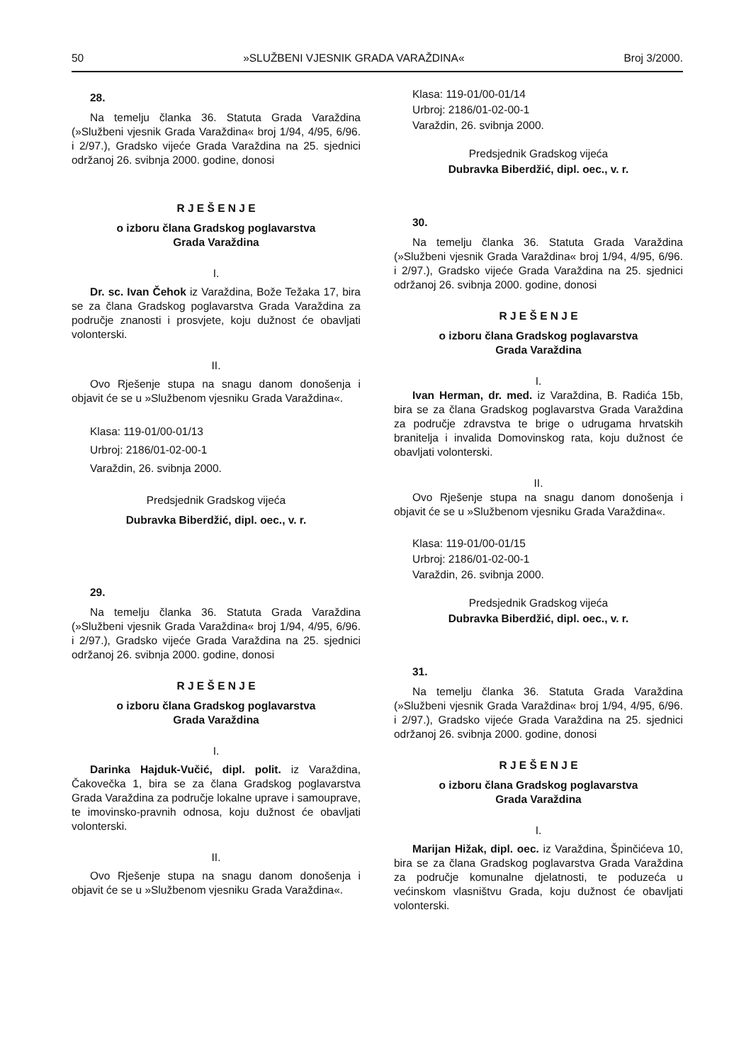50 »SLUŽBENI VJESNIK GRADA VARAŽDINA« Broj 3/2000.
28.
Na temelju članka 36. Statuta Grada Varaždina (»Službeni vjesnik Grada Varaždina« broj 1/94, 4/95, 6/96. i 2/97.), Gradsko vijeće Grada Varaždina na 25. sjednici održanoj 26. svibnja 2000. godine, donosi
R J E Š E N J E
o izboru člana Gradskog poglavarstva
Grada Varaždina
I.
Dr. sc. Ivan Čehok iz Varaždina, Bože Težaka 17, bira se za člana Gradskog poglavarstva Grada Varaždina za područje znanosti i prosvjete, koju dužnost će obavljati volonterski.
II.
Ovo Rješenje stupa na snagu danom donošenja i objavit će se u »Službenom vjesniku Grada Varaždina«.
Klasa: 119-01/00-01/13
Urbroj: 2186/01-02-00-1
Varaždin, 26. svibnja 2000.
Predsjednik Gradskog vijeća
Dubravka Biberdžić, dipl. oec., v. r.
29.
Na temelju članka 36. Statuta Grada Varaždina (»Službeni vjesnik Grada Varaždina« broj 1/94, 4/95, 6/96. i 2/97.), Gradsko vijeće Grada Varaždina na 25. sjednici održanoj 26. svibnja 2000. godine, donosi
R J E Š E N J E
o izboru člana Gradskog poglavarstva
Grada Varaždina
I.
Darinka Hajduk-Vučić, dipl. polit. iz Varaždina, Čakovečka 1, bira se za člana Gradskog poglavarstva Grada Varaždina za područje lokalne uprave i samouprave, te imovinsko-pravnih odnosa, koju dužnost će obavljati volonterski.
II.
Ovo Rješenje stupa na snagu danom donošenja i objavit će se u »Službenom vjesniku Grada Varaždina«.
Klasa: 119-01/00-01/14
Urbroj: 2186/01-02-00-1
Varaždin, 26. svibnja 2000.
Predsjednik Gradskog vijeća
Dubravka Biberdžić, dipl. oec., v. r.
30.
Na temelju članka 36. Statuta Grada Varaždina (»Službeni vjesnik Grada Varaždina« broj 1/94, 4/95, 6/96. i 2/97.), Gradsko vijeće Grada Varaždina na 25. sjednici održanoj 26. svibnja 2000. godine, donosi
R J E Š E N J E
o izboru člana Gradskog poglavarstva
Grada Varaždina
I.
Ivan Herman, dr. med. iz Varaždina, B. Radića 15b, bira se za člana Gradskog poglavarstva Grada Varaždina za područje zdravstva te brige o udrugama hrvatskih branitelja i invalida Domovinskog rata, koju dužnost će obavljati volonterski.
II.
Ovo Rješenje stupa na snagu danom donošenja i objavit će se u »Službenom vjesniku Grada Varaždina«.
Klasa: 119-01/00-01/15
Urbroj: 2186/01-02-00-1
Varaždin, 26. svibnja 2000.
Predsjednik Gradskog vijeća
Dubravka Biberdžić, dipl. oec., v. r.
31.
Na temelju članka 36. Statuta Grada Varaždina (»Službeni vjesnik Grada Varaždina« broj 1/94, 4/95, 6/96. i 2/97.), Gradsko vijeće Grada Varaždina na 25. sjednici održanoj 26. svibnja 2000. godine, donosi
R J E Š E N J E
o izboru člana Gradskog poglavarstva
Grada Varaždina
I.
Marijan Hižak, dipl. oec. iz Varaždina, Špinčićeva 10, bira se za člana Gradskog poglavarstva Grada Varaždina za područje komunalne djelatnosti, te poduzeća u većinskom vlasništvu Grada, koju dužnost će obavljati volonterski.